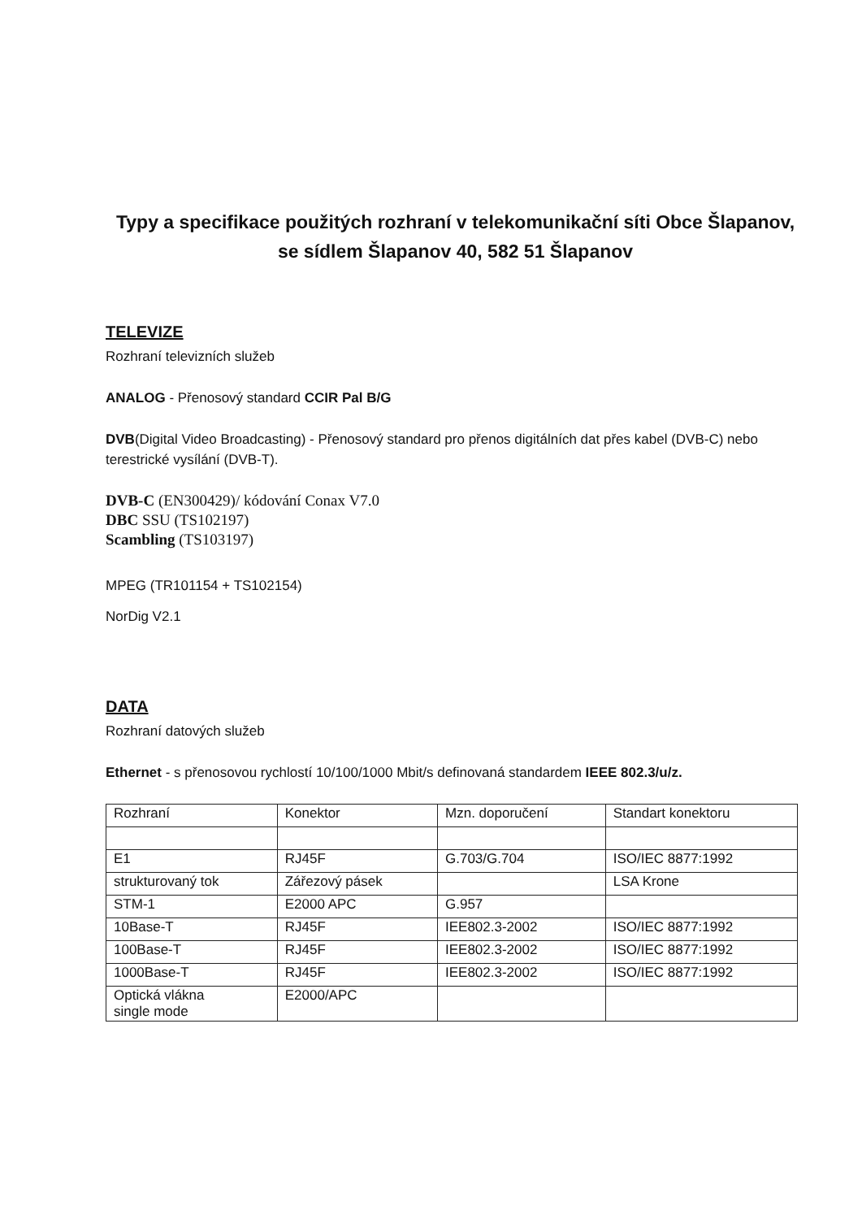Typy a specifikace použitých rozhraní v telekomunikační síti Obce Šlapanov, se sídlem Šlapanov 40, 582 51 Šlapanov
TELEVIZE
Rozhraní televizních služeb
ANALOG - Přenosový standard CCIR Pal B/G
DVB(Digital Video Broadcasting) - Přenosový standard pro přenos digitálních dat přes kabel (DVB-C) nebo terestrické vysílání (DVB-T).
DVB-C (EN300429)/ kódování Conax V7.0
DBC SSU (TS102197)
Scambling (TS103197)
MPEG (TR101154 + TS102154)
NorDig V2.1
DATA
Rozhraní datových služeb
Ethernet - s přenosovou rychlostí 10/100/1000 Mbit/s definovaná standardem IEEE 802.3/u/z.
| Rozhraní | Konektor | Mzn. doporučení | Standart konektoru |
| E1 | RJ45F | G.703/G.704 | ISO/IEC 8877:1992 |
| strukturovaný tok | Zářezový pásek | | LSA Krone |
| STM-1 | E2000 APC | G.957 | |
| 10Base-T | RJ45F | IEE802.3-2002 | ISO/IEC 8877:1992 |
| 100Base-T | RJ45F | IEE802.3-2002 | ISO/IEC 8877:1992 |
| 1000Base-T | RJ45F | IEE802.3-2002 | ISO/IEC 8877:1992 |
| Optická vlákna single mode | E2000/APC | | |